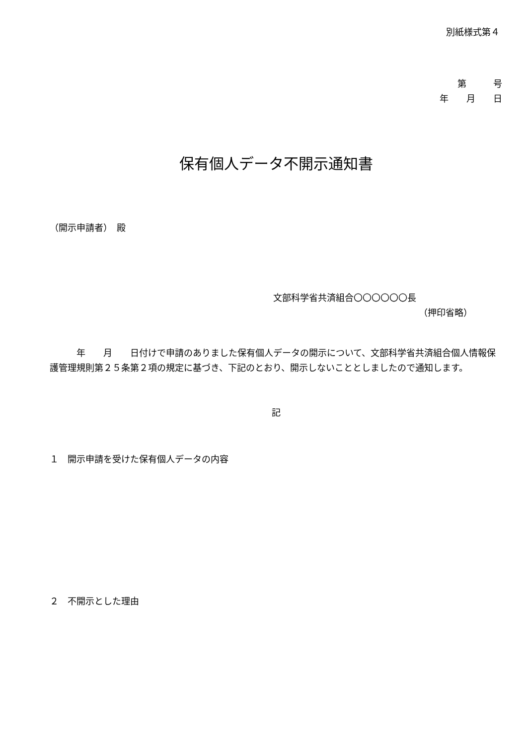別紙様式第４
第　　　号
年　　月　　日
保有個人データ不開示通知書
（開示申請者）　殿
文部科学省共済組合〇〇〇〇〇〇長
（押印省略）
　　　年　　月　　日付けで申請のありました保有個人データの開示について、文部科学省共済組合個人情報保護管理規則第２５条第２項の規定に基づき、下記のとおり、開示しないこととしましたので通知します。
記
１　開示申請を受けた保有個人データの内容
２　不開示とした理由